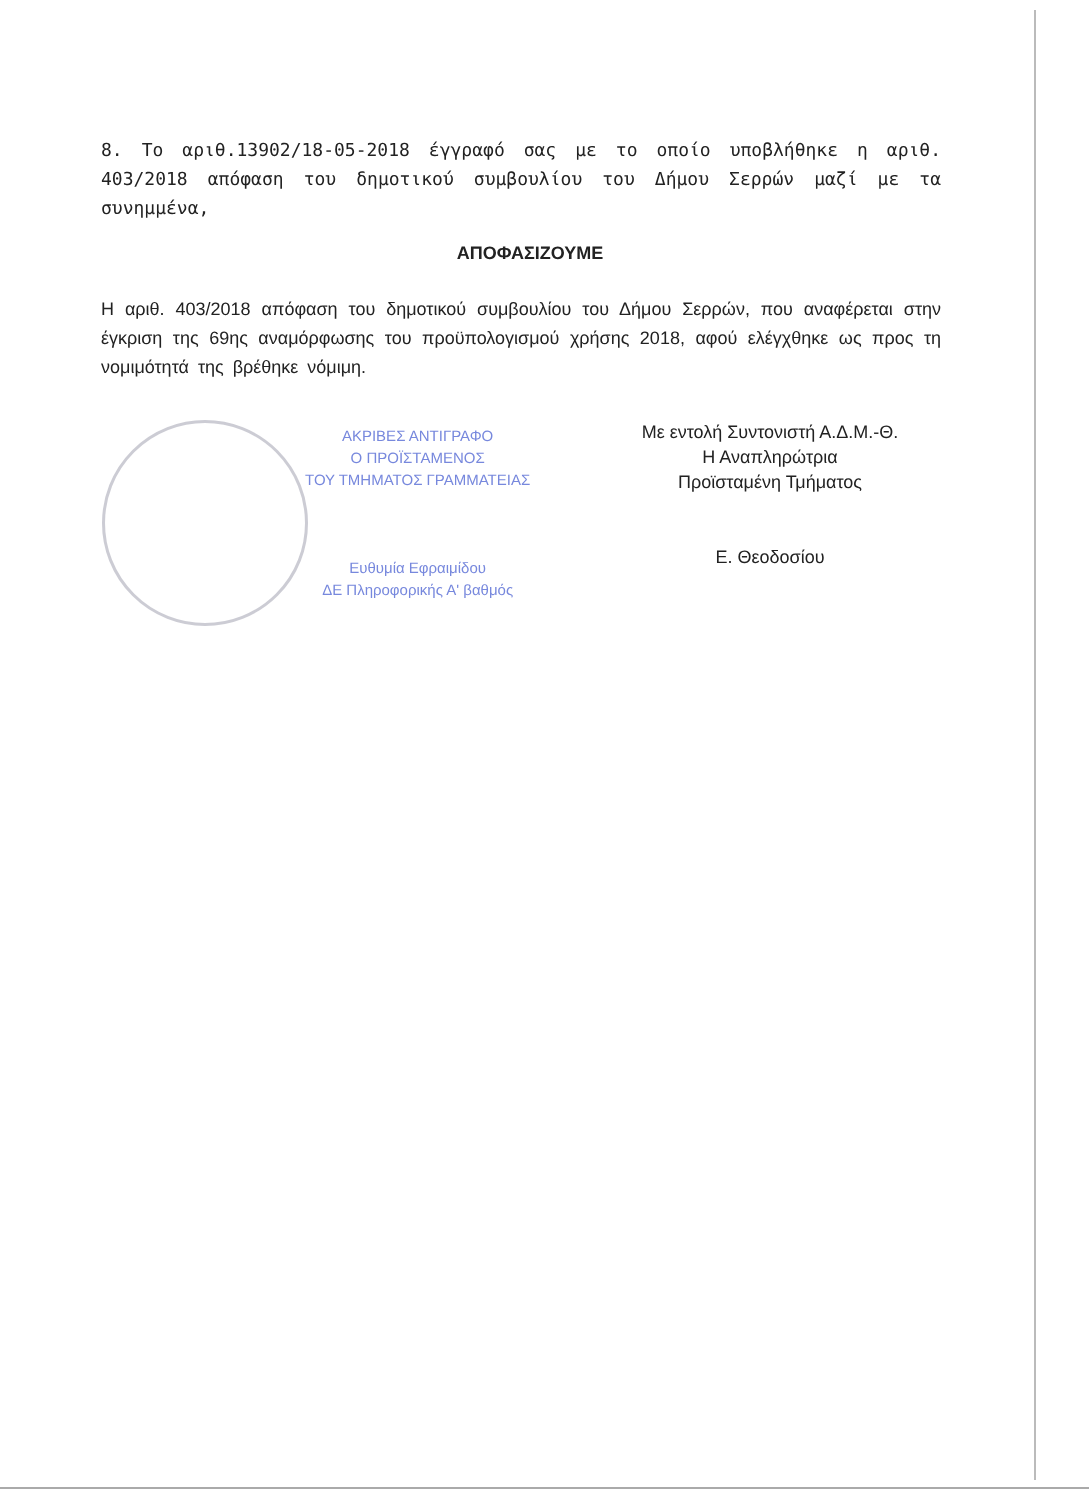8. Το αριθ.13902/18-05-2018 έγγραφό σας με το οποίο υποβλήθηκε η αριθ. 403/2018 απόφαση του δημοτικού συμβουλίου του Δήμου Σερρών μαζί με τα συνημμένα,
ΑΠΟΦΑΣΙΖΟΥΜΕ
Η αριθ. 403/2018 απόφαση του δημοτικού συμβουλίου του Δήμου Σερρών, που αναφέρεται στην έγκριση της 69ης αναμόρφωσης του προϋπολογισμού χρήσης 2018, αφού ελέγχθηκε ως προς τη νομιμότητά της βρέθηκε νόμιμη.
ΑΚΡΙΒΕΣ ΑΝΤΙΓΡΑΦΟ
Ο ΠΡΟΪΣΤΑΜΕΝΟΣ
ΤΟΥ ΤΜΗΜΑΤΟΣ ΓΡΑΜΜΑΤΕΙΑΣ
Ευθυμία Εφραιμίδου
ΔΕ Πληροφορικής Α' βαθμός
Με εντολή Συντονιστή Α.Δ.Μ.-Θ.
Η Αναπληρώτρια
Προϊσταμένη Τμήματος
Ε. Θεοδοσίου